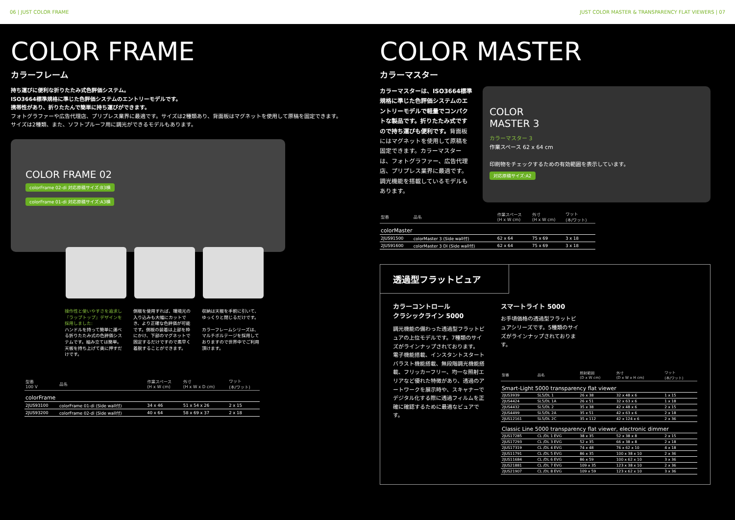06 | JUST COLOR FRAME JUST COLOR MASTER & TRANSPARENCY FLAT VIEWERS | 07
COLOR FRAME
カラーフレーム
持ち運びに便利な折りたたみ式色評価システム。
ISO3664標準規格に準じた色評価システムのエントリーモデルです。
携帯性があり、折りたたんで簡単に持ち運びができます。
フォトグラファーや広告代理店、プリプレス業界に最適です。サイズは2種類あり、背面板はマグネットを使用して原稿を固定できます。サイズは2種類、また、ソフトプルーフ用に調光ができるモデルもあります。
COLOR FRAME 02
colorFrame 02-di 対応原稿サイズ:B3横
colorFrame 01-di 対応原稿サイズ:A3横
操作性と使いやすさを追求し『ラップトップ』デザインを採用しました:
ハンドルを持って簡単に運べる折りたたみ式の色評価システムです。組み立ては簡単。天板を持ち上げて奥に押すだけです。
側板を使用すれば、環境光の入り込みも大幅にカットでき、より正確な色評価が可能です。側板の装着は上部を枠にかけ、下部のマグネットで固定するだけですので素早く着脱することができます。
収納は天板を手前に引いて、ゆっくりと閉じるだけです。
カラーフレームシリーズは、マルチボルテージを採用しておりますので世界中でご利用頂けます。
| 型番 100 V | 品名 | 作業スペース (H x W cm) | 外寸 (H x W x D cm) | ワット (本/ワット) |
| --- | --- | --- | --- | --- |
| colorFrame | | | | |
| 2JUS93100 | colorFrame 01-di (Side wall付) | 34 x 46 | 51 x 54 x 26 | 2 x 15 |
| 2JUS93200 | colorFrame 02-di (Side wall付) | 40 x 64 | 58 x 69 x 37 | 2 x 18 |
COLOR MASTER
カラーマスター
カラーマスターは、ISO3664標準規格に準じた色評価システムのエントリーモデルで軽量でコンパクトな製品です。折りたたみ式ですので持ち運びも便利です。背面板にはマグネットを使用して原稿を固定できます。カラーマスターは、フォトグラファー、広告代理店、プリプレス業界に最適です。
調光機能を搭載しているモデルもあります。
COLOR
MASTER 3
カラーマスター 3
作業スペース 62 x 64 cm
印刷物をチェックするための有効範囲を表示しています。
対応原稿サイズ:A2
| 型番 | 品名 | 作業スペース (H x W cm) | 外寸 (H x W cm) | ワット (本/ワット) |
| --- | --- | --- | --- | --- |
| colorMaster | | | | |
| 2JUS91500 | colorMaster 3 (Side wall付) | 62 x 64 | 75 x 69 | 3 x 18 |
| 2JUS91600 | colorMaster 3 DI (Side wall付) | 62 x 64 | 75 x 69 | 3 x 18 |
透過型フラットビュア
カラーコントロール
クラシックライン 5000
調光機能の備わった透過型フラットビュアの上位モデルです。7種類のサイズがラインナップされております。
電子機能搭載、インスタントスタートバラスト機能搭載、無段階調光機能搭載、フリッカーフリー、均一な照射エリアなど優れた特徴があり、透過のアートワークを展示時や、スキャナーでデジタル化する際に透過フィルムを正確に確認するために最適なビュアです。
スマートライト 5000
お手頃価格の透過型フラットビュアシリーズです。5種類のサイズがラインナップされております。
| 型番 | 品名 | 照射範囲 (D x W cm) | 外寸 (D x W x H cm) | ワット (本/ワット) |
| --- | --- | --- | --- | --- |
| Smart-Light 5000 transparency flat viewer | | | | |
| 2JUS3939 | SL5/DL 1 | 26 x 38 | 32 x 48 x 6 | 1 x 15 |
| 2JUS4424 | SL5/DL 1A | 26 x 51 | 32 x 63 x 6 | 1 x 18 |
| 2JUS4432 | SL5/DL 2 | 35 x 38 | 42 x 48 x 6 | 2 x 15 |
| 2JUS4499 | SL5/DL 2A | 35 x 51 | 42 x 63 x 6 | 2 x 18 |
| 2JUS12161 | SL5/DL 2C | 35 x 112 | 42 x 124 x 6 | 2 x 36 |
| Classic Line 5000 transparency flat viewer, electronic dimmer | | | | |
| 2JUS17285 | CL /DL 1 EVG | 38 x 35 | 52 x 38 x 8 | 2 x 15 |
| 2JUS17293 | CL /DL 3 EVG | 52 x 35 | 66 x 38 x 8 | 2 x 18 |
| 2JUS17319 | CL /DL 4 EVG | 74 x 48 | 76 x 62 x 10 | 4 x 18 |
| 2JUS11791 | CL /DL 5 EVG | 86 x 35 | 100 x 38 x 10 | 2 x 36 |
| 2JUS11684 | CL /DL 6 EVG | 86 x 59 | 100 x 62 x 10 | 3 x 36 |
| 2JUS21881 | CL /DL 7 EVG | 109 x 35 | 123 x 38 x 10 | 2 x 36 |
| 2JUS21907 | CL /DL 8 EVG | 109 x 59 | 123 x 62 x 10 | 3 x 36 |